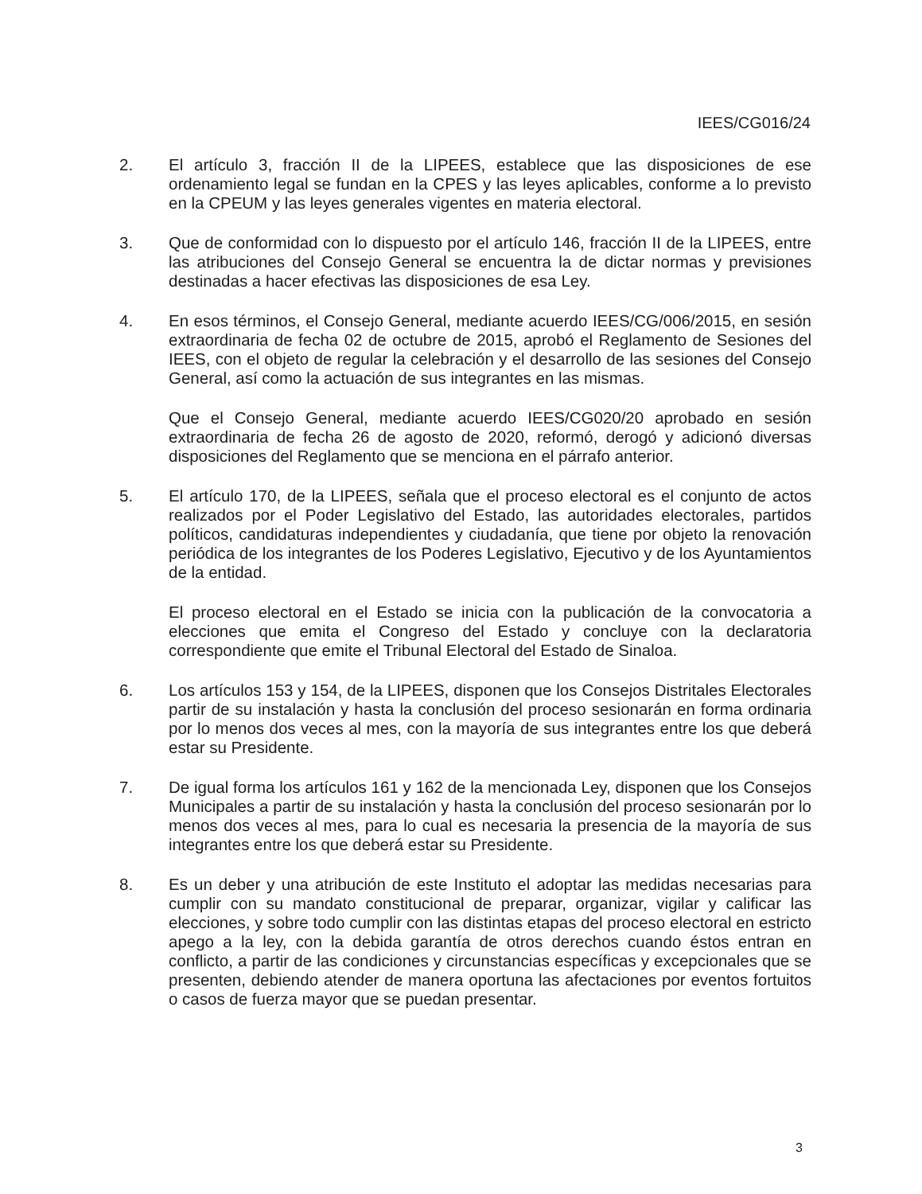IEES/CG016/24
2. El artículo 3, fracción II de la LIPEES, establece que las disposiciones de ese ordenamiento legal se fundan en la CPES y las leyes aplicables, conforme a lo previsto en la CPEUM y las leyes generales vigentes en materia electoral.
3. Que de conformidad con lo dispuesto por el artículo 146, fracción II de la LIPEES, entre las atribuciones del Consejo General se encuentra la de dictar normas y previsiones destinadas a hacer efectivas las disposiciones de esa Ley.
4. En esos términos, el Consejo General, mediante acuerdo IEES/CG/006/2015, en sesión extraordinaria de fecha 02 de octubre de 2015, aprobó el Reglamento de Sesiones del IEES, con el objeto de regular la celebración y el desarrollo de las sesiones del Consejo General, así como la actuación de sus integrantes en las mismas.
Que el Consejo General, mediante acuerdo IEES/CG020/20 aprobado en sesión extraordinaria de fecha 26 de agosto de 2020, reformó, derogó y adicionó diversas disposiciones del Reglamento que se menciona en el párrafo anterior.
5. El artículo 170, de la LIPEES, señala que el proceso electoral es el conjunto de actos realizados por el Poder Legislativo del Estado, las autoridades electorales, partidos políticos, candidaturas independientes y ciudadanía, que tiene por objeto la renovación periódica de los integrantes de los Poderes Legislativo, Ejecutivo y de los Ayuntamientos de la entidad.
El proceso electoral en el Estado se inicia con la publicación de la convocatoria a elecciones que emita el Congreso del Estado y concluye con la declaratoria correspondiente que emite el Tribunal Electoral del Estado de Sinaloa.
6. Los artículos 153 y 154, de la LIPEES, disponen que los Consejos Distritales Electorales partir de su instalación y hasta la conclusión del proceso sesionarán en forma ordinaria por lo menos dos veces al mes, con la mayoría de sus integrantes entre los que deberá estar su Presidente.
7. De igual forma los artículos 161 y 162 de la mencionada Ley, disponen que los Consejos Municipales a partir de su instalación y hasta la conclusión del proceso sesionarán por lo menos dos veces al mes, para lo cual es necesaria la presencia de la mayoría de sus integrantes entre los que deberá estar su Presidente.
8. Es un deber y una atribución de este Instituto el adoptar las medidas necesarias para cumplir con su mandato constitucional de preparar, organizar, vigilar y calificar las elecciones, y sobre todo cumplir con las distintas etapas del proceso electoral en estricto apego a la ley, con la debida garantía de otros derechos cuando éstos entran en conflicto, a partir de las condiciones y circunstancias específicas y excepcionales que se presenten, debiendo atender de manera oportuna las afectaciones por eventos fortuitos o casos de fuerza mayor que se puedan presentar.
3